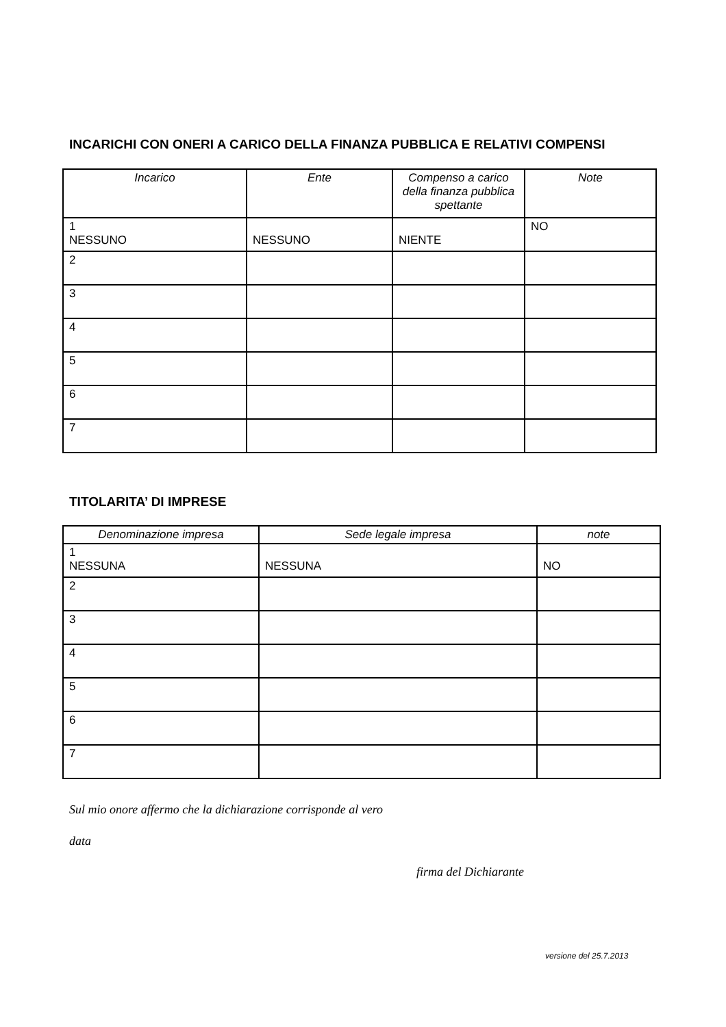INCARICHI CON ONERI A CARICO DELLA FINANZA PUBBLICA E RELATIVI COMPENSI
| Incarico | Ente | Compenso a carico della finanza pubblica spettante | Note |
| --- | --- | --- | --- |
| 1 NESSUNO | NESSUNO | NIENTE | NO |
| 2 | | | |
| 3 | | | |
| 4 | | | |
| 5 | | | |
| 6 | | | |
| 7 | | | |
TITOLARITA’ DI IMPRESE
| Denominazione impresa | Sede legale impresa | note |
| --- | --- | --- |
| 1 NESSUNA | NESSUNA | NO |
| 2 | | |
| 3 | | |
| 4 | | |
| 5 | | |
| 6 | | |
| 7 | | |
Sul mio onore affermo che la dichiarazione corrisponde al vero
data
firma del Dichiarante
versione del 25.7.2013